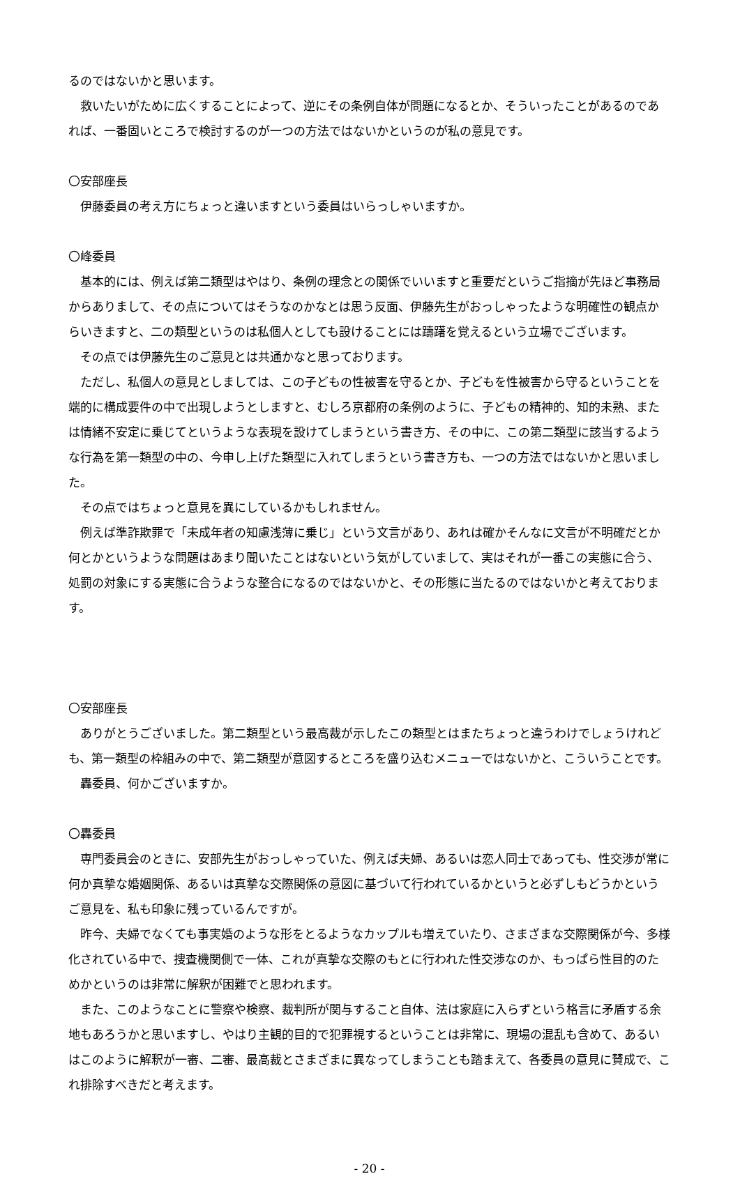るのではないかと思います。
救いたいがために広くすることによって、逆にその条例自体が問題になるとか、そういったことがあるのであれば、一番固いところで検討するのが一つの方法ではないかというのが私の意見です。
〇安部座長
伊藤委員の考え方にちょっと違いますという委員はいらっしゃいますか。
〇峰委員
基本的には、例えば第二類型はやはり、条例の理念との関係でいいますと重要だというご指摘が先ほど事務局からありまして、その点についてはそうなのかなとは思う反面、伊藤先生がおっしゃったような明確性の観点からいきますと、二の類型というのは私個人としても設けることには躊躇を覚えるという立場でございます。
その点では伊藤先生のご意見とは共通かなと思っております。
ただし、私個人の意見としましては、この子どもの性被害を守るとか、子どもを性被害から守るということを端的に構成要件の中で出現しようとしますと、むしろ京都府の条例のように、子どもの精神的、知的未熟、または情緒不安定に乗じてというような表現を設けてしまうという書き方、その中に、この第二類型に該当するような行為を第一類型の中の、今申し上げた類型に入れてしまうという書き方も、一つの方法ではないかと思いました。
その点ではちょっと意見を異にしているかもしれません。
例えば準詐欺罪で「未成年者の知慮浅薄に乗じ」という文言があり、あれは確かそんなに文言が不明確だとか何とかというような問題はあまり聞いたことはないという気がしていまして、実はそれが一番この実態に合う、処罰の対象にする実態に合うような整合になるのではないかと、その形態に当たるのではないかと考えております。
〇安部座長
ありがとうございました。第二類型という最高裁が示したこの類型とはまたちょっと違うわけでしょうけれども、第一類型の枠組みの中で、第二類型が意図するところを盛り込むメニューではないかと、こういうことです。
轟委員、何かございますか。
〇轟委員
専門委員会のときに、安部先生がおっしゃっていた、例えば夫婦、あるいは恋人同士であっても、性交渉が常に何か真摯な婚姻関係、あるいは真摯な交際関係の意図に基づいて行われているかというと必ずしもどうかというご意見を、私も印象に残っているんですが。
昨今、夫婦でなくても事実婚のような形をとるようなカップルも増えていたり、さまざまな交際関係が今、多様化されている中で、捜査機関側で一体、これが真摯な交際のもとに行われた性交渉なのか、もっぱら性目的のためかというのは非常に解釈が困難でと思われます。
また、このようなことに警察や検察、裁判所が関与すること自体、法は家庭に入らずという格言に矛盾する余地もあろうかと思いますし、やはり主観的目的で犯罪視するということは非常に、現場の混乱も含めて、あるいはこのように解釈が一審、二審、最高裁とさまざまに異なってしまうことも踏まえて、各委員の意見に賛成で、これ排除すべきだと考えます。
- 20 -